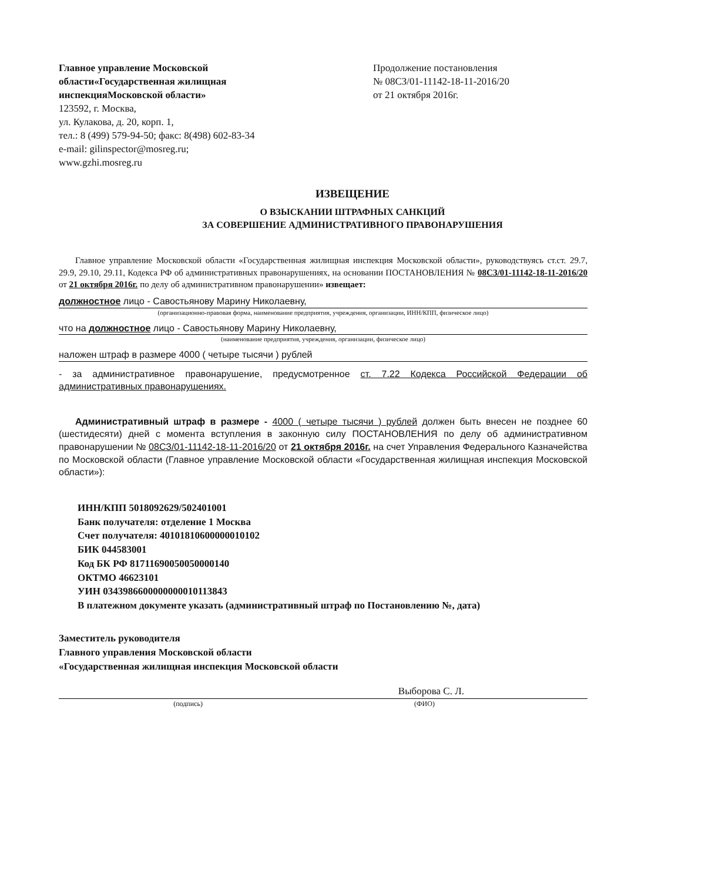Главное управление Московской
области«Государственная жилищная
инспекцияМосковской области»
123592, г. Москва,
ул. Кулакова, д. 20, корп. 1,
тел.: 8 (499) 579-94-50; факс: 8(498) 602-83-34
e-mail: gilinspector@mosreg.ru;
www.gzhi.mosreg.ru
Продолжение постановления
№ 08СЗ/01-11142-18-11-2016/20
от 21 октября 2016г.
ИЗВЕЩЕНИЕ
О ВЗЫСКАНИИ ШТРАФНЫХ САНКЦИЙ
ЗА СОВЕРШЕНИЕ АДМИНИСТРАТИВНОГО ПРАВОНАРУШЕНИЯ
Главное управление Московской области «Государственная жилищная инспекция Московской области», руководствуясь ст.ст. 29.7, 29.9, 29.10, 29.11, Кодекса РФ об административных правонарушениях, на основании ПОСТАНОВЛЕНИЯ № 08СЗ/01-11142-18-11-2016/20 от 21 октября 2016г. по делу об административном правонарушении» извещает:
должностное лицо - Савостьянову Марину Николаевну,
(организационно-правовая форма, наименование предприятия, учреждения, организации, ИНН/КПП, физическое лицо)
что на должностное лицо - Савостьянову Марину Николаевну,
(наименование предприятия, учреждения, организации, физическое лицо)
наложен штраф в размере 4000 ( четыре тысячи ) рублей
- за административное правонарушение, предусмотренное ст. 7.22 Кодекса Российской Федерации об административных правонарушениях.
Административный штраф в размере - 4000 ( четыре тысячи ) рублей должен быть внесен не позднее 60 (шестидесяти) дней с момента вступления в законную силу ПОСТАНОВЛЕНИЯ по делу об административном правонарушении № 08СЗ/01-11142-18-11-2016/20 от 21 октября 2016г. на счет Управления Федерального Казначейства по Московской области (Главное управление Московской области «Государственная жилищная инспекция Московской области»):
ИНН/КПП 5018092629/502401001
Банк получателя: отделение 1 Москва
Счет получателя: 40101810600000010102
БИК 044583001
Код БК РФ 81711690050050000140
ОКТМО 46623101
УИН 0343986600000000010113843
В платежном документе указать (административный штраф по Постановлению №, дата)
Заместитель руководителя
Главного управления Московской области
«Государственная жилищная инспекция Московской области
Выборова С. Л.
(подпись) (ФИО)